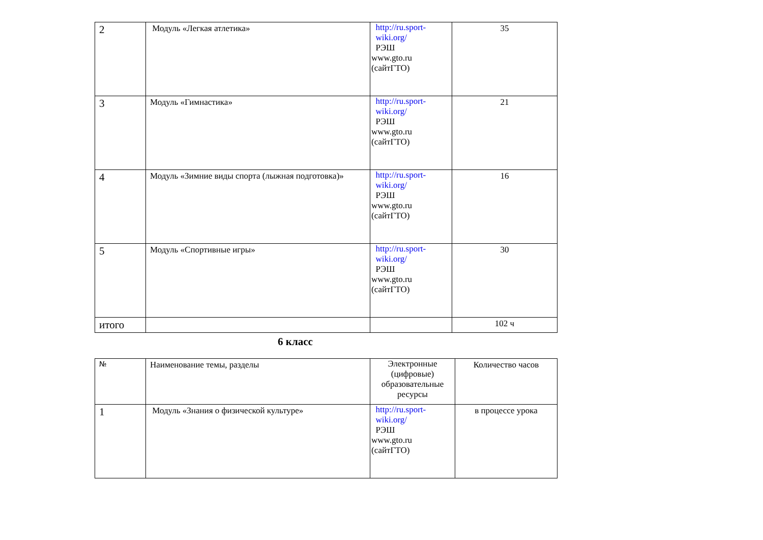| 2 | Модуль «Легкая атлетика» | http://ru.sport- wiki.org/ РЭШ www.gto.ru (сайтГТО) | 35 |
| 3 | Модуль «Гимнастика» | http://ru.sport- wiki.org/ РЭШ www.gto.ru (сайтГТО) | 21 |
| 4 | Модуль «Зимние виды спорта (лыжная подготовка)» | http://ru.sport- wiki.org/ РЭШ www.gto.ru (сайтГТО) | 16 |
| 5 | Модуль «Спортивные игры» | http://ru.sport- wiki.org/ РЭШ www.gto.ru (сайтГТО) | 30 |
| итого | | | 102 ч |
6 класс
| № | Наименование темы, разделы | Электронные (цифровые) образовательные ресурсы | Количество часов |
| 1 | Модуль «Знания о физической культуре» | http://ru.sport- wiki.org/ РЭШ www.gto.ru (сайтГТО) | в процессе урока |